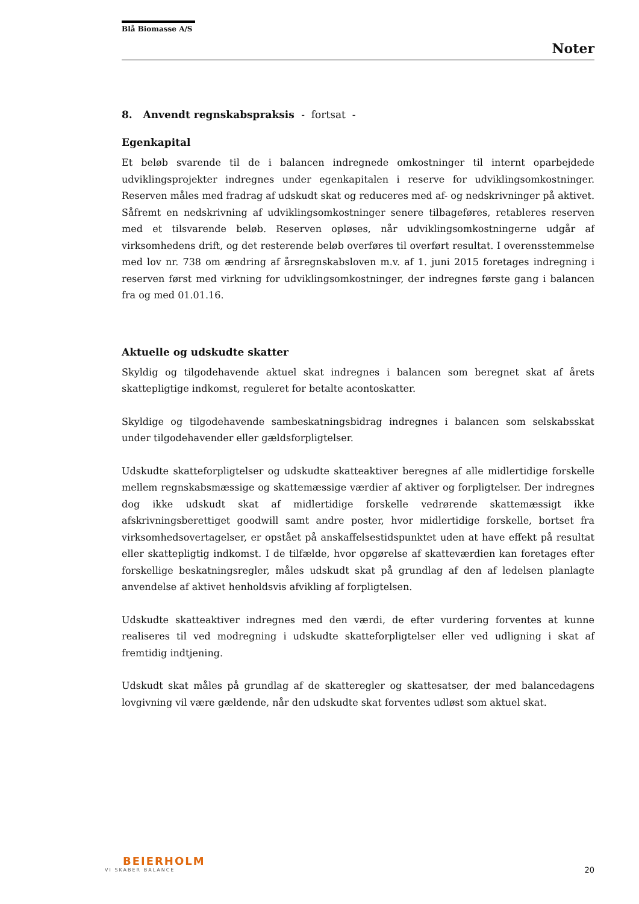Blå Biomasse A/S
Noter
8. Anvendt regnskabspraksis - fortsat -
Egenkapital
Et beløb svarende til de i balancen indregnede omkostninger til internt oparbejdede udviklingsprojekter indregnes under egenkapitalen i reserve for udviklingsomkostninger. Reserven måles med fradrag af udskudt skat og reduceres med af- og nedskrivninger på aktivet. Såfremt en nedskrivning af udviklingsomkostninger senere tilbageføres, retableres reserven med et tilsvarende beløb. Reserven opløses, når udviklingsomkostningerne udgår af virksomhedens drift, og det resterende beløb overføres til overført resultat. I overensstemmelse med lov nr. 738 om ændring af årsregnskabsloven m.v. af 1. juni 2015 foretages indregning i reserven først med virkning for udviklingsomkostninger, der indregnes første gang i balancen fra og med 01.01.16.
Aktuelle og udskudte skatter
Skyldig og tilgodehavende aktuel skat indregnes i balancen som beregnet skat af årets skattepligtige indkomst, reguleret for betalte acontoskatter.
Skyldige og tilgodehavende sambeskatningsbidrag indregnes i balancen som selskabsskat under tilgodehavender eller gældsforpligtelser.
Udskudte skatteforpligtelser og udskudte skatteaktiver beregnes af alle midlertidige forskelle mellem regnskabsmæssige og skattemæssige værdier af aktiver og forpligtelser. Der indregnes dog ikke udskudt skat af midlertidige forskelle vedrørende skattemæssigt ikke afskrivningsberettiget goodwill samt andre poster, hvor midlertidige forskelle, bortset fra virksomhedsovertagelser, er opstået på anskaffelsestidspunktet uden at have effekt på resultat eller skattepligtig indkomst. I de tilfælde, hvor opgørelse af skatteværdien kan foretages efter forskellige beskatningsregler, måles udskudt skat på grundlag af den af ledelsen planlagte anvendelse af aktivet henholdsvis afvikling af forpligtelsen.
Udskudte skatteaktiver indregnes med den værdi, de efter vurdering forventes at kunne realiseres til ved modregning i udskudte skatteforpligtelser eller ved udligning i skat af fremtidig indtjening.
Udskudt skat måles på grundlag af de skatteregler og skattesatser, der med balancedagens lovgivning vil være gældende, når den udskudte skat forventes udløst som aktuel skat.
BEIERHOLM
VI SKABER BALANCE
20